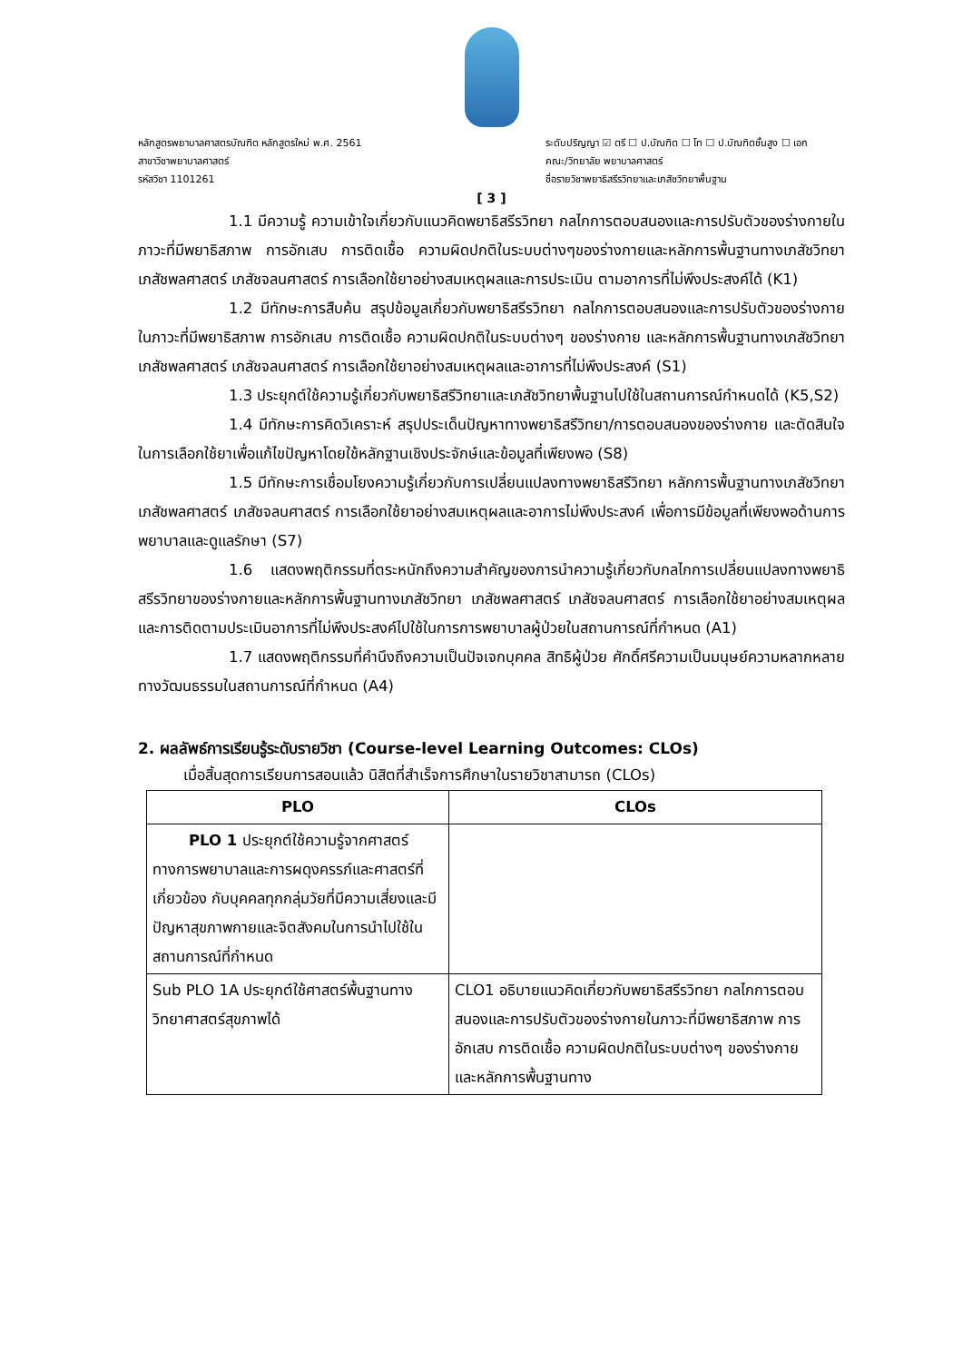หลักสูตรพยาบาลศาสตรบัณฑิต หลักสูตรใหม่ พ.ศ. 2561
สาขาวิชาพยาบาลศาสตร์
รหัสวิชา 1101261
ระดับปริญญา ☑ ตรี ☐ ป.บัณฑิต ☐ โท ☐ ป.บัณฑิตชั้นสูง ☐ เอก
คณะ/วิทยาลัย พยาบาลศาสตร์
ชื่อรายวิชาพยาธิสรีรวิทยาและเภสัชวิทยาพื้นฐาน
[ 3 ]
1.1 มีความรู้ ความเข้าใจเกี่ยวกับแนวคิดพยาธิสรีรวิทยา กลไกการตอบสนองและการปรับตัวของร่างกายในภาวะที่มีพยาธิสภาพ การอักเสบ การติดเชื้อ ความผิดปกติในระบบต่างๆของร่างกายและหลักการพื้นฐานทางเภสัชวิทยา เภสัชพลศาสตร์ เภสัชจลนศาสตร์ การเลือกใช้ยาอย่างสมเหตุผลและการประเมิน ตามอาการที่ไม่พึงประสงค์ได้ (K1)
1.2 มีทักษะการสืบค้น สรุปข้อมูลเกี่ยวกับพยาธิสรีรวิทยา กลไกการตอบสนองและการปรับตัวของร่างกายในภาวะที่มีพยาธิสภาพ การอักเสบ การติดเชื้อ ความผิดปกติในระบบต่างๆ ของร่างกาย และหลักการพื้นฐานทางเภสัชวิทยา เภสัชพลศาสตร์ เภสัชจลนศาสตร์ การเลือกใช้ยาอย่างสมเหตุผลและอาการที่ไม่พึงประสงค์ (S1)
1.3 ประยุกต์ใช้ความรู้เกี่ยวกับพยาธิสรีวิทยาและเภสัชวิทยาพื้นฐานไปใช้ในสถานการณ์กำหนดได้ (K5,S2)
1.4 มีทักษะการคิดวิเคราะห์ สรุปประเด็นปัญหาทางพยาธิสรีวิทยา/การตอบสนองของร่างกาย และตัดสินใจในการเลือกใช้ยาเพื่อแก้ไขปัญหาโดยใช้หลักฐานเชิงประจักษ์และข้อมูลที่เพียงพอ (S8)
1.5 มีทักษะการเชื่อมโยงความรู้เกี่ยวกับการเปลี่ยนแปลงทางพยาธิสรีวิทยา หลักการพื้นฐานทางเภสัชวิทยา เภสัชพลศาสตร์ เภสัชจลนศาสตร์ การเลือกใช้ยาอย่างสมเหตุผลและอาการไม่พึงประสงค์ เพื่อการมีข้อมูลที่เพียงพอด้านการพยาบาลและดูแลรักษา (S7)
1.6 แสดงพฤติกรรมที่ตระหนักถึงความสำคัญของการนำความรู้เกี่ยวกับกลไกการเปลี่ยนแปลงทางพยาธิสรีรวิทยาของร่างกายและหลักการพื้นฐานทางเภสัชวิทยา เภสัชพลศาสตร์ เภสัชจลนศาสตร์ การเลือกใช้ยาอย่างสมเหตุผลและการติดตามประเมินอาการที่ไม่พึงประสงค์ไปใช้ในการการพยาบาลผู้ป่วยในสถานการณ์ที่กำหนด (A1)
1.7 แสดงพฤติกรรมที่คำนึงถึงความเป็นปัจเจกบุคคล สิทธิผู้ป่วย ศักดิ์ศรีความเป็นมนุษย์ความหลากหลายทางวัฒนธรรมในสถานการณ์ที่กำหนด (A4)
2. ผลลัพธ์การเรียนรู้ระดับรายวิชา (Course-level Learning Outcomes: CLOs)
เมื่อสิ้นสุดการเรียนการสอนแล้ว นิสิตที่สำเร็จการศึกษาในรายวิชาสามารถ (CLOs)
| PLO | CLOs |
| --- | --- |
| PLO 1 ประยุกต์ใช้ความรู้จากศาสตร์ทางการพยาบาลและการผดุงครรภ์และศาสตร์ที่เกี่ยวข้อง กับบุคคลทุกกลุ่มวัยที่มีความเสี่ยงและมีปัญหาสุขภาพกายและจิตสังคมในการนำไปใช้ในสถานการณ์ที่กำหนด | |
| Sub PLO 1A ประยุกต์ใช้ศาสตร์พื้นฐานทางวิทยาศาสตร์สุขภาพได้ | CLO1 อธิบายแนวคิดเกี่ยวกับพยาธิสรีรวิทยา กลไกการตอบสนองและการปรับตัวของร่างกายในภาวะที่มีพยาธิสภาพ การอักเสบ การติดเชื้อ ความผิดปกติในระบบต่างๆ ของร่างกาย และหลักการพื้นฐานทาง |